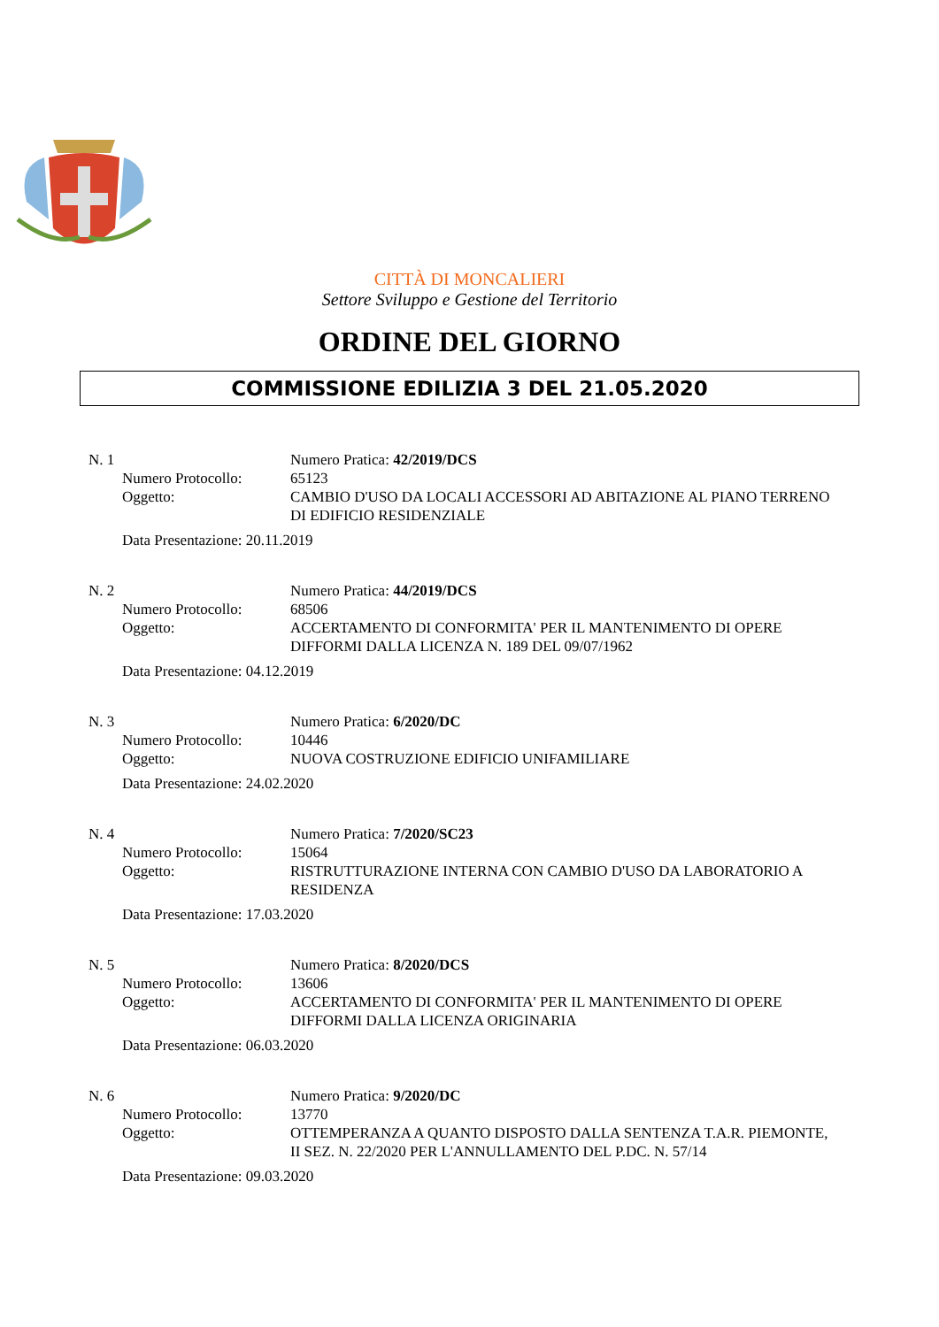CITTÀ DI MONCALIERI
Settore Sviluppo e Gestione del Territorio
ORDINE DEL GIORNO
COMMISSIONE EDILIZIA 3 DEL 21.05.2020
N. 1 Numero Pratica: 42/2019/DCS
Numero Protocollo: 65123
Oggetto: CAMBIO D'USO DA LOCALI ACCESSORI AD ABITAZIONE AL PIANO TERRENO DI EDIFICIO RESIDENZIALE
Data Presentazione: 20.11.2019
N. 2 Numero Pratica: 44/2019/DCS
Numero Protocollo: 68506
Oggetto: ACCERTAMENTO DI CONFORMITA' PER IL MANTENIMENTO DI OPERE DIFFORMI DALLA LICENZA N. 189 DEL 09/07/1962
Data Presentazione: 04.12.2019
N. 3 Numero Pratica: 6/2020/DC
Numero Protocollo: 10446
Oggetto: NUOVA COSTRUZIONE EDIFICIO UNIFAMILIARE
Data Presentazione: 24.02.2020
N. 4 Numero Pratica: 7/2020/SC23
Numero Protocollo: 15064
Oggetto: RISTRUTTURAZIONE INTERNA CON CAMBIO D'USO DA LABORATORIO A RESIDENZA
Data Presentazione: 17.03.2020
N. 5 Numero Pratica: 8/2020/DCS
Numero Protocollo: 13606
Oggetto: ACCERTAMENTO DI CONFORMITA' PER IL MANTENIMENTO DI OPERE DIFFORMI DALLA LICENZA ORIGINARIA
Data Presentazione: 06.03.2020
N. 6 Numero Pratica: 9/2020/DC
Numero Protocollo: 13770
Oggetto: OTTEMPERANZA A QUANTO DISPOSTO DALLA SENTENZA T.A.R. PIEMONTE, II SEZ. N. 22/2020 PER L'ANNULLAMENTO DEL P.DC. N. 57/14
Data Presentazione: 09.03.2020